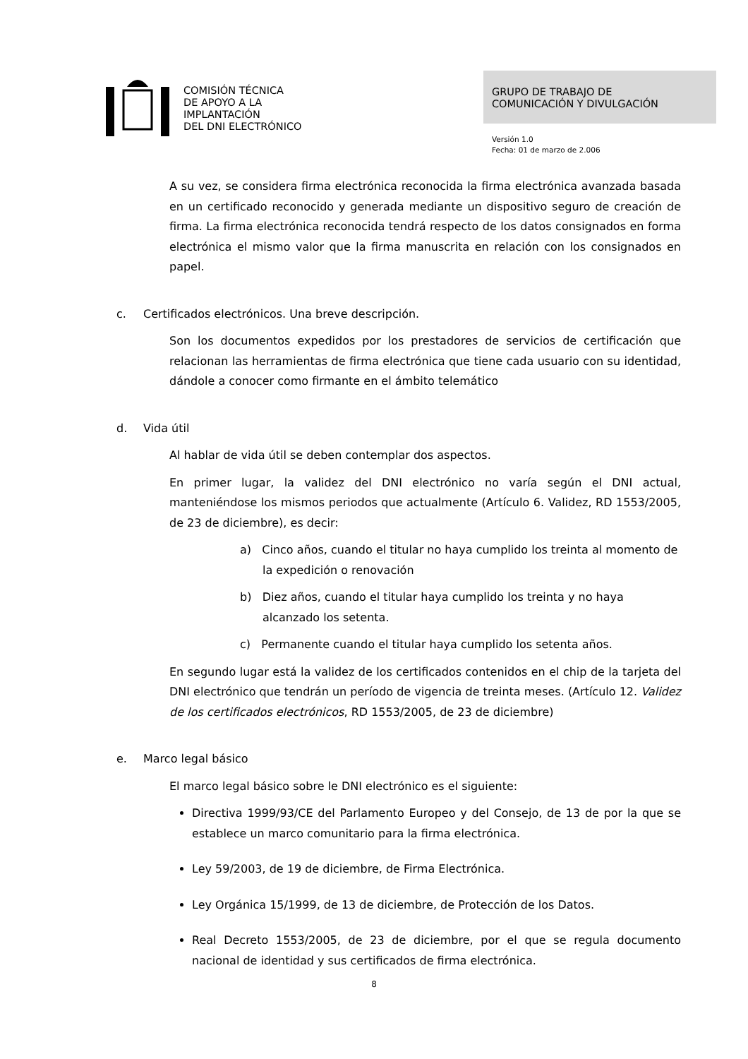COMISIÓN TÉCNICA
DE APOYO A LA
IMPLANTACIÓN
DEL DNI ELECTRÓNICO
GRUPO DE TRABAJO DE
COMUNICACIÓN Y DIVULGACIÓN
Versión 1.0
Fecha: 01 de marzo de 2.006
A su vez, se considera firma electrónica reconocida la firma electrónica avanzada basada en un certificado reconocido y generada mediante un dispositivo seguro de creación de firma. La firma electrónica reconocida tendrá respecto de los datos consignados en forma electrónica el mismo valor que la firma manuscrita en relación con los consignados en papel.
c. Certificados electrónicos. Una breve descripción.
Son los documentos expedidos por los prestadores de servicios de certificación que relacionan las herramientas de firma electrónica que tiene cada usuario con su identidad, dándole a conocer como firmante en el ámbito telemático
d. Vida útil
Al hablar de vida útil se deben contemplar dos aspectos.
En primer lugar, la validez del DNI electrónico no varía según el DNI actual, manteniéndose los mismos periodos que actualmente (Artículo 6. Validez, RD 1553/2005, de 23 de diciembre), es decir:
a) Cinco años, cuando el titular no haya cumplido los treinta al momento de la expedición o renovación
b) Diez años, cuando el titular haya cumplido los treinta y no haya alcanzado los setenta.
c) Permanente cuando el titular haya cumplido los setenta años.
En segundo lugar está la validez de los certificados contenidos en el chip de la tarjeta del DNI electrónico que tendrán un período de vigencia de treinta meses. (Artículo 12. Validez de los certificados electrónicos, RD 1553/2005, de 23 de diciembre)
e. Marco legal básico
El marco legal básico sobre le DNI electrónico es el siguiente:
Directiva 1999/93/CE del Parlamento Europeo y del Consejo, de 13 de por la que se establece un marco comunitario para la firma electrónica.
Ley 59/2003, de 19 de diciembre, de Firma Electrónica.
Ley Orgánica 15/1999, de 13 de diciembre, de Protección de los Datos.
Real Decreto 1553/2005, de 23 de diciembre, por el que se regula documento nacional de identidad y sus certificados de firma electrónica.
8